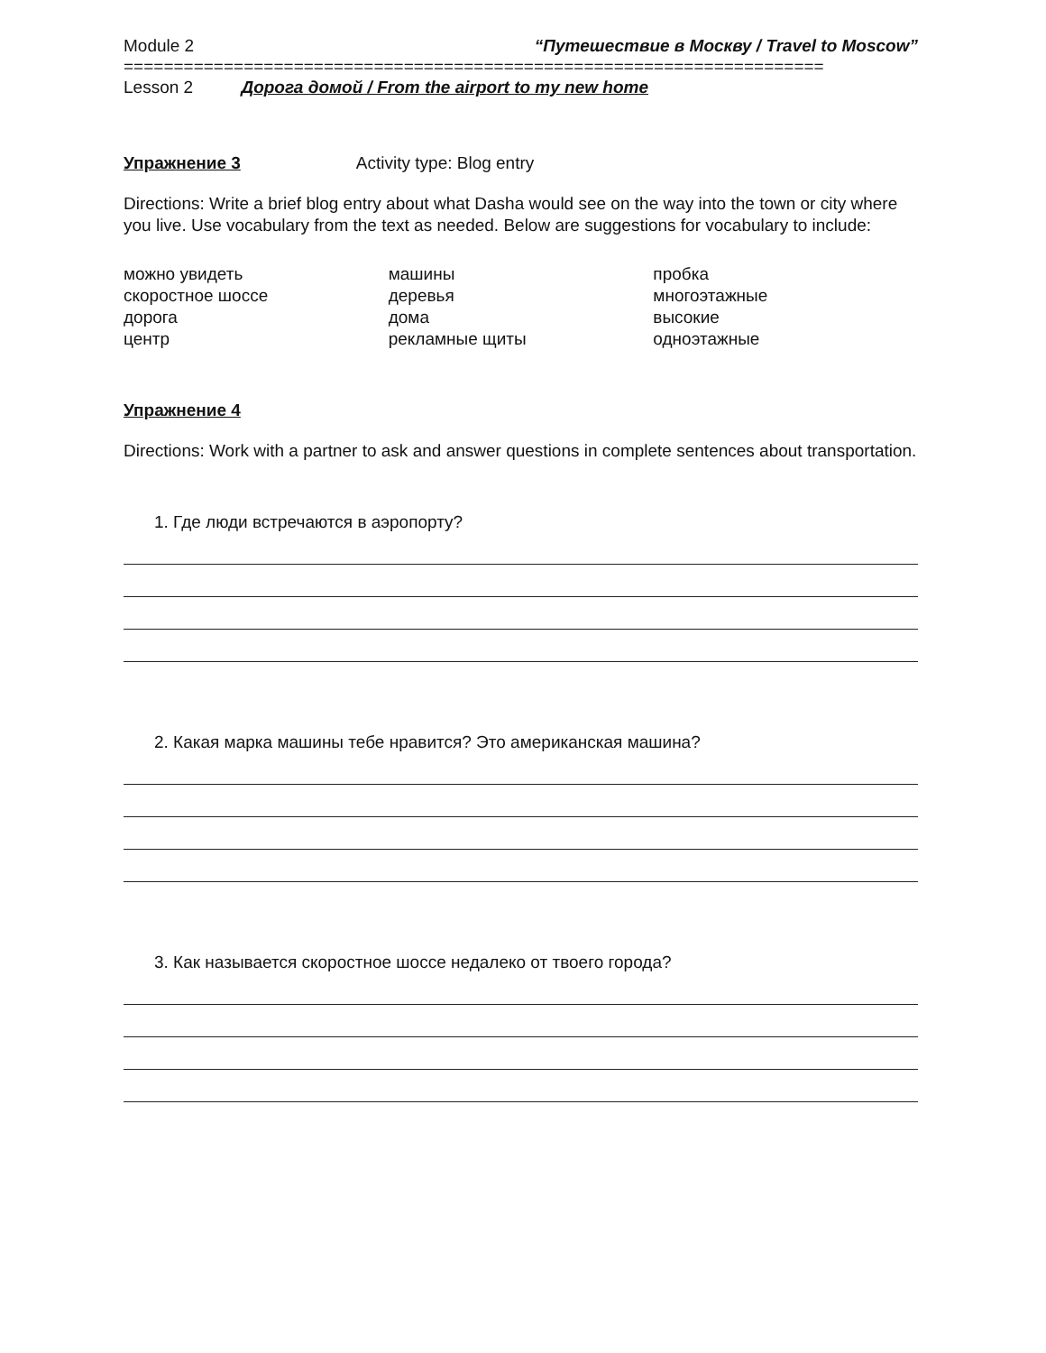Module 2 “Путешествие в Москву / Travel to Moscow”
======================================================================
Lesson 2 Дорога домой / From the airport to my new home
Упражнение 3 Activity type: Blog entry
Directions: Write a brief blog entry about what Dasha would see on the way into the town or city where you live. Use vocabulary from the text as needed. Below are suggestions for vocabulary to include:
можно увидеть
скоростное шоссе
дорога
центр
машины
деревья
дома
рекламные щиты
пробка
многоэтажные
высокие
одноэтажные
Упражнение 4
Directions: Work with a partner to ask and answer questions in complete sentences about transportation.
1. Где люди встречаются в аэропорту?
2. Какая марка машины тебе нравится? Это американская машина?
3. Как называется скоростное шоссе недалеко от твоего города?